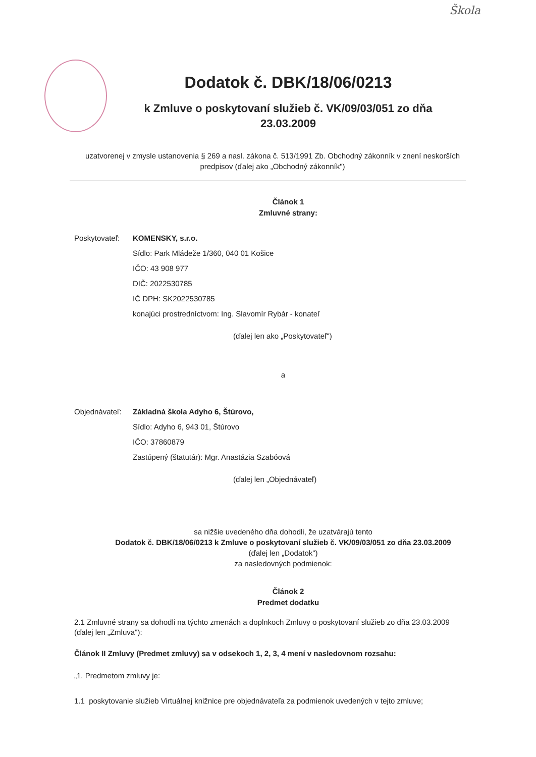Škola
Dodatok č. DBK/18/06/0213
k Zmluve o poskytovaní služieb č. VK/09/03/051 zo dňa
23.03.2009
uzatvorenej v zmysle ustanovenia § 269 a nasl. zákona č. 513/1991 Zb. Obchodný zákonník v znení neskorších predpisov (ďalej ako „Obchodný zákonník")
Článok 1
Zmluvné strany:
Poskytovateľ:
KOMENSKY, s.r.o.
Sídlo: Park Mládeže 1/360, 040 01 Košice
IČO: 43 908 977
DIČ: 2022530785
IČ DPH: SK2022530785
konajúci prostredníctvom: Ing. Slavomír Rybár - konateľ
(ďalej len ako „Poskytovateľ")
a
Objednávateľ:
Základná škola Adyho 6, Štúrovo,
Sídlo: Adyho 6, 943 01, Štúrovo
IČO: 37860879
Zastúpený (štatutár): Mgr. Anastázia Szabóová
(ďalej len „Objednávateľ)
sa nižšie uvedeného dňa dohodli, že uzatvárajú tento
Dodatok č. DBK/18/06/0213 k Zmluve o poskytovaní služieb č. VK/09/03/051 zo dňa 23.03.2009
(ďalej len „Dodatok")
za nasledovných podmienok:
Článok 2
Predmet dodatku
2.1 Zmluvné strany sa dohodli na týchto zmenách a doplnkoch Zmluvy o poskytovaní služieb zo dňa 23.03.2009 (ďalej len „Zmluva"):
Článok II Zmluvy (Predmet zmluvy) sa v odsekoch 1, 2, 3, 4 mení v nasledovnom rozsahu:
„1. Predmetom zmluvy je:
1.1 poskytovanie služieb Virtuálnej knižnice pre objednávateľa za podmienok uvedených v tejto zmluve;